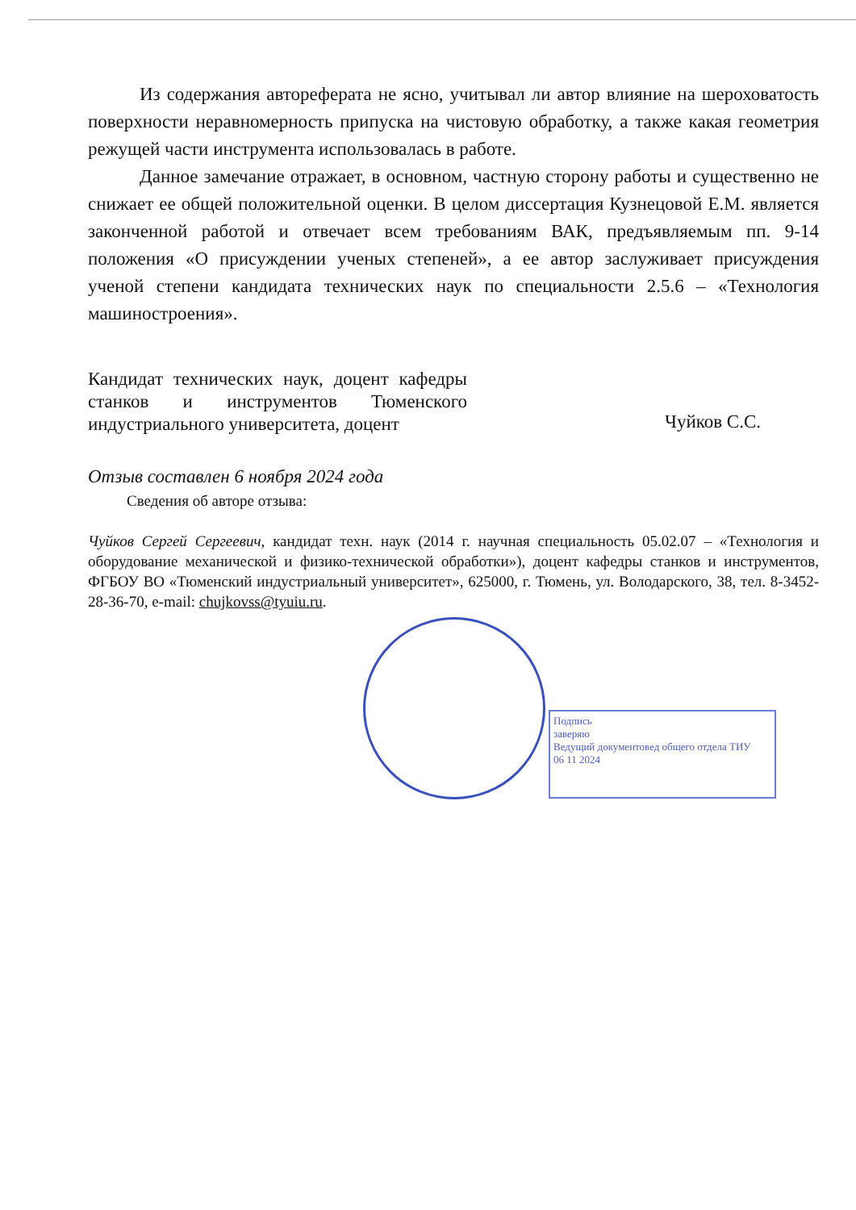Подпись
заверяю
Ведущий документовед общего отдела ТИУ
06 11 2024
Из содержания автореферата не ясно, учитывал ли автор влияние на шероховатость поверхности неравномерность припуска на чистовую обработку, а также какая геометрия режущей части инструмента использовалась в работе.
Данное замечание отражает, в основном, частную сторону работы и существенно не снижает ее общей положительной оценки. В целом диссертация Кузнецовой Е.М. является законченной работой и отвечает всем требованиям ВАК, предъявляемым пп. 9-14 положения «О присуждении ученых степеней», а ее автор заслуживает присуждения ученой степени кандидата технических наук по специальности 2.5.6 – «Технология машиностроения».
Кандидат технических наук, доцент кафедры станков и инструментов Тюменского индустриального университета, доцент
Чуйков С.С.
Отзыв составлен 6 ноября 2024 года
Сведения об авторе отзыва:
Чуйков Сергей Сергеевич, кандидат техн. наук (2014 г. научная специальность 05.02.07 – «Технология и оборудование механической и физико-технической обработки»), доцент кафедры станков и инструментов, ФГБОУ ВО «Тюменский индустриальный университет», 625000, г. Тюмень, ул. Володарского, 38, тел. 8-3452-28-36-70, e-mail: chujkovss@tyuiu.ru.